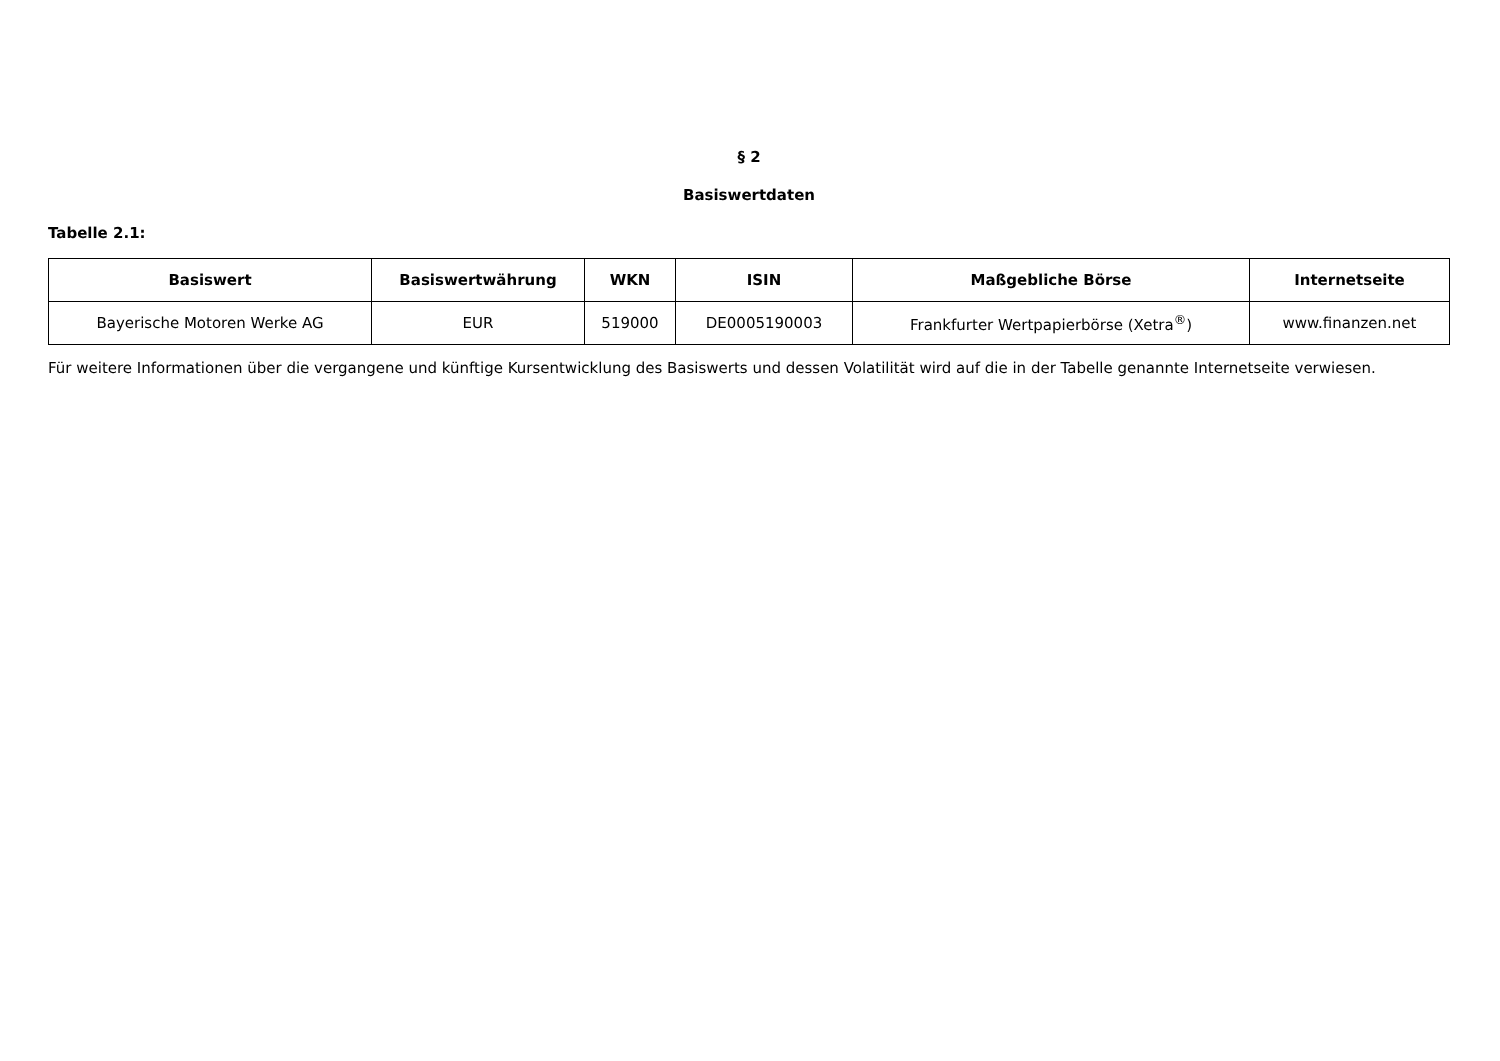§ 2
Basiswertdaten
Tabelle 2.1:
| Basiswert | Basiswertwährung | WKN | ISIN | Maßgebliche Börse | Internetseite |
| --- | --- | --- | --- | --- | --- |
| Bayerische Motoren Werke AG | EUR | 519000 | DE0005190003 | Frankfurter Wertpapierbörse (Xetra<sup>®</sup>) | www.finanzen.net |
Für weitere Informationen über die vergangene und künftige Kursentwicklung des Basiswerts und dessen Volatilität wird auf die in der Tabelle genannte Internetseite verwiesen.